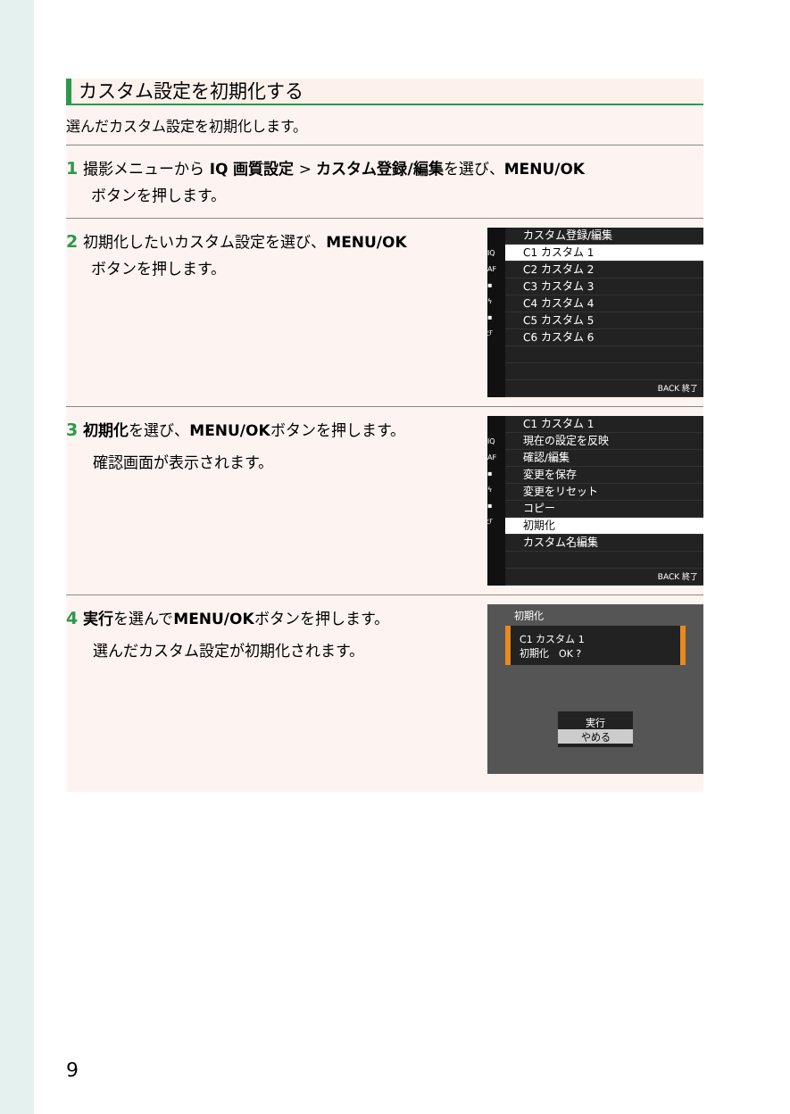カスタム設定を初期化する
選んだカスタム設定を初期化します。
1 撮影メニューから IQ 画質設定 > カスタム登録/編集を選び、MENU/OK
ボタンを押します。
2 初期化したいカスタム設定を選び、MENU/OK
ボタンを押します。
IQ
AF
▪
ϟ
▪
ℱ
カスタム登録/編集
C1 カスタム 1
C2 カスタム 2
C3 カスタム 3
C4 カスタム 4
C5 カスタム 5
C6 カスタム 6
BACK 終了
3 初期化を選び、MENU/OKボタンを押します。
確認画面が表示されます。
IQ
AF
▪
ϟ
▪
ℱ
C1 カスタム 1
現在の設定を反映
確認/編集
変更を保存
変更をリセット
コピー
初期化
カスタム名編集
BACK 終了
4 実行を選んでMENU/OKボタンを押します。
選んだカスタム設定が初期化されます。
初期化
C1 カスタム 1
初期化　OK ?
実行
やめる
9